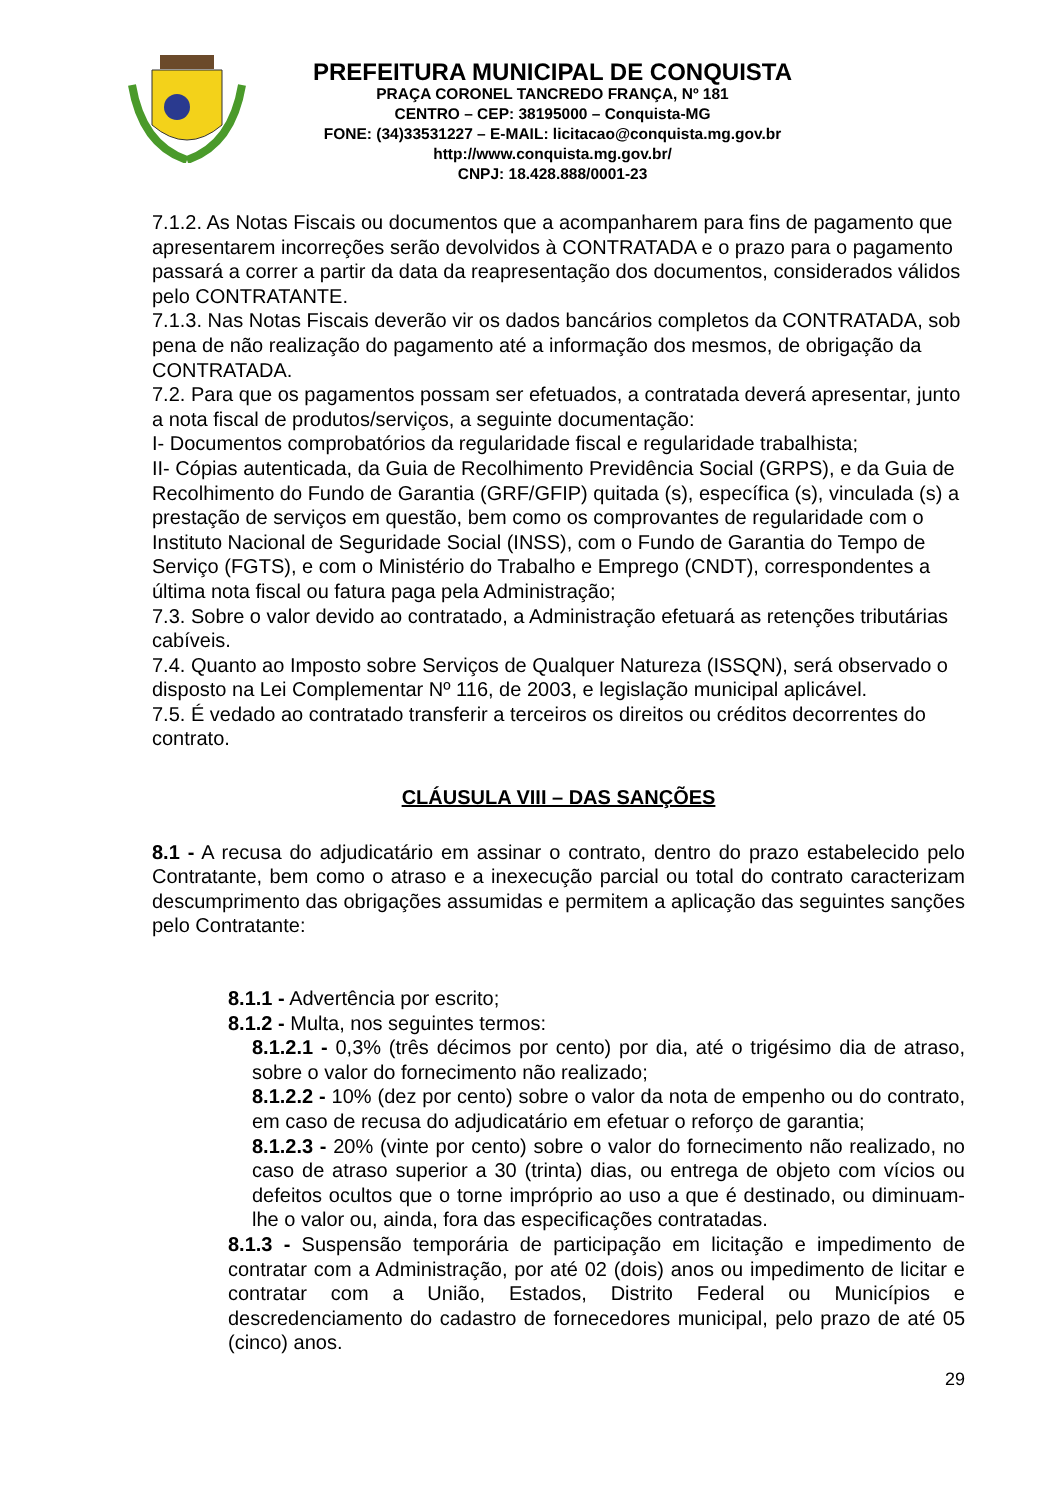PREFEITURA MUNICIPAL DE CONQUISTA
PRAÇA CORONEL TANCREDO FRANÇA, Nº 181
CENTRO – CEP: 38195000 – Conquista-MG
FONE: (34)33531227 – E-MAIL: licitacao@conquista.mg.gov.br
http://www.conquista.mg.gov.br/
CNPJ: 18.428.888/0001-23
7.1.2. As Notas Fiscais ou documentos que a acompanharem para fins de pagamento que apresentarem incorreções serão devolvidos à CONTRATADA e o prazo para o pagamento passará a correr a partir da data da reapresentação dos documentos, considerados válidos pelo CONTRATANTE.
7.1.3. Nas Notas Fiscais deverão vir os dados bancários completos da CONTRATADA, sob pena de não realização do pagamento até a informação dos mesmos, de obrigação da CONTRATADA.
7.2. Para que os pagamentos possam ser efetuados, a contratada deverá apresentar, junto a nota fiscal de produtos/serviços, a seguinte documentação:
I- Documentos comprobatórios da regularidade fiscal e regularidade trabalhista;
II- Cópias autenticada, da Guia de Recolhimento Previdência Social (GRPS), e da Guia de Recolhimento do Fundo de Garantia (GRF/GFIP) quitada (s), específica (s), vinculada (s) a prestação de serviços em questão, bem como os comprovantes de regularidade com o Instituto Nacional de Seguridade Social (INSS), com o Fundo de Garantia do Tempo de Serviço (FGTS), e com o Ministério do Trabalho e Emprego (CNDT), correspondentes a última nota fiscal ou fatura paga pela Administração;
7.3. Sobre o valor devido ao contratado, a Administração efetuará as retenções tributárias cabíveis.
7.4. Quanto ao Imposto sobre Serviços de Qualquer Natureza (ISSQN), será observado o disposto na Lei Complementar Nº 116, de 2003, e legislação municipal aplicável.
7.5. É vedado ao contratado transferir a terceiros os direitos ou créditos decorrentes do contrato.
CLÁUSULA VIII – DAS SANÇÕES
8.1 - A recusa do adjudicatário em assinar o contrato, dentro do prazo estabelecido pelo Contratante, bem como o atraso e a inexecução parcial ou total do contrato caracterizam descumprimento das obrigações assumidas e permitem a aplicação das seguintes sanções pelo Contratante:
8.1.1 - Advertência por escrito;
8.1.2 - Multa, nos seguintes termos:
8.1.2.1 - 0,3% (três décimos por cento) por dia, até o trigésimo dia de atraso, sobre o valor do fornecimento não realizado;
8.1.2.2 - 10% (dez por cento) sobre o valor da nota de empenho ou do contrato, em caso de recusa do adjudicatário em efetuar o reforço de garantia;
8.1.2.3 - 20% (vinte por cento) sobre o valor do fornecimento não realizado, no caso de atraso superior a 30 (trinta) dias, ou entrega de objeto com vícios ou defeitos ocultos que o torne impróprio ao uso a que é destinado, ou diminuam-lhe o valor ou, ainda, fora das especificações contratadas.
8.1.3 - Suspensão temporária de participação em licitação e impedimento de contratar com a Administração, por até 02 (dois) anos ou impedimento de licitar e contratar com a União, Estados, Distrito Federal ou Municípios e descredenciamento do cadastro de fornecedores municipal, pelo prazo de até 05 (cinco) anos.
29